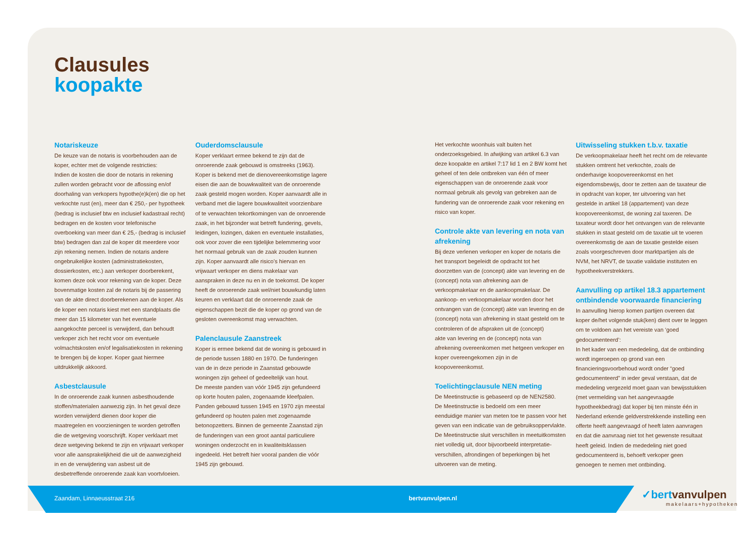Clausules
koopakte
Notariskeuze
De keuze van de notaris is voorbehouden aan de koper, echter met de volgende restricties:
Indien de kosten die door de notaris in rekening zullen worden gebracht voor de aflossing en/of doorhaling van verkopers hypothe(e)k(en) die op het verkochte rust (en), meer dan € 250,- per hypotheek (bedrag is inclusief btw en inclusief kadastraal recht) bedragen en de kosten voor telefonische overboeking van meer dan € 25,- (bedrag is inclusief btw) bedragen dan zal de koper dit meerdere voor zijn rekening nemen. Indien de notaris andere ongebruikelijke kosten (administratiekosten, dossierkosten, etc.) aan verkoper doorberekent, komen deze ook voor rekening van de koper. Deze bovenmatige kosten zal de notaris bij de passering van de akte direct doorberekenen aan de koper. Als de koper een notaris kiest met een standplaats die meer dan 15 kilometer van het eventuele aangekochte perceel is verwijderd, dan behoudt verkoper zich het recht voor om eventuele volmachtskosten en/of legalisatiekosten in rekening te brengen bij de koper. Koper gaat hiermee uitdrukkelijk akkoord.
Asbestclausule
In de onroerende zaak kunnen asbesthoudende stoffen/materialen aanwezig zijn. In het geval deze worden verwijderd dienen door koper die maatregelen en voorzieningen te worden getroffen die de wetgeving voorschrijft. Koper verklaart met deze wetgeving bekend te zijn en vrijwaart verkoper voor alle aansprakelijkheid die uit de aanwezigheid in en de verwijdering van asbest uit de desbetreffende onroerende zaak kan voortvloeien.
Ouderdomsclausule
Koper verklaart ermee bekend te zijn dat de onroerende zaak gebouwd is omstreeks (1963). Koper is bekend met de dienovereenkomstige lagere eisen die aan de bouwkwaliteit van de onroerende zaak gesteld mogen worden. Koper aanvaardt alle in verband met die lagere bouwkwaliteit voorzienbare of te verwachten tekortkomingen van de onroerende zaak, in het bijzonder wat betreft fundering, gevels, leidingen, lozingen, daken en eventuele installaties, ook voor zover die een tijdelijke belemmering voor het normaal gebruik van de zaak zouden kunnen zijn. Koper aanvaardt alle risico’s hiervan en vrijwaart verkoper en diens makelaar van aanspraken in deze nu en in de toekomst. De koper heeft de onroerende zaak wel/niet bouwkundig laten keuren en verklaart dat de onroerende zaak de eigenschappen bezit die de koper op grond van de gesloten overeenkomst mag verwachten.
Palenclausule Zaanstreek
Koper is ermee bekend dat de woning is gebouwd in de periode tussen 1880 en 1970. De funderingen van de in deze periode in Zaanstad gebouwde woningen zijn geheel of gedeeltelijk van hout.
De meeste panden van vóór 1945 zijn gefundeerd op korte houten palen, zogenaamde kleefpalen. Panden gebouwd tussen 1945 en 1970 zijn meestal gefundeerd op houten palen met zogenaamde betonopzetters. Binnen de gemeente Zaanstad zijn de funderingen van een groot aantal particuliere woningen onderzocht en in kwaliteitsklassen ingedeeld. Het betreft hier vooral panden die vóór 1945 zijn gebouwd.
Het verkochte woonhuis valt buiten het onderzoeksgebied. In afwijking van artikel 6.3 van deze koopakte en artikel 7:17 lid 1 en 2 BW komt het geheel of ten dele ontbreken van één of meer eigenschappen van de onroerende zaak voor normaal gebruik als gevolg van gebreken aan de fundering van de onroerende zaak voor rekening en risico van koper.
Controle akte van levering en nota van afrekening
Bij deze verlenen verkoper en koper de notaris die het transport begeleidt de opdracht tot het doorzetten van de (concept) akte van levering en de (concept) nota van afrekening aan de verkoopmakelaar en de aankoopmakelaar. De aankoop- en verkoopmakelaar worden door het ontvangen van de (concept) akte van levering en de (concept) nota van afrekening in staat gesteld om te controleren of de afspraken uit de (concept)
akte van levering en de (concept) nota van afrekening overeenkomen met hetgeen verkoper en koper overeengekomen zijn in de koopovereenkomst.
Toelichtingclausule NEN meting
De Meetinstructie is gebaseerd op de NEN2580.
De Meetinstructie is bedoeld om een meer eenduidige manier van meten toe te passen voor het geven van een indicatie van de gebruiksoppervlakte.
De Meetinstructie sluit verschillen in meetuitkomsten niet volledig uit, door bijvoorbeeld interpretatie-verschillen, afrondingen of beperkingen bij het uitvoeren van de meting.
Uitwisseling stukken t.b.v. taxatie
De verkoopmakelaar heeft het recht om de relevante stukken omtrent het verkochte, zoals de onderhavige koopovereenkomst en het eigendomsbewijs, door te zetten aan de taxateur die in opdracht van koper, ter uitvoering van het gestelde in artikel 18 (appartement) van deze koopovereenkomst, de woning zal taxeren. De taxateur wordt door het ontvangen van de relevante stukken in staat gesteld om de taxatie uit te voeren overeenkomstig de aan de taxatie gestelde eisen zoals voorgeschreven door marktpartijen als de NVM, het NRVT, de taxatie validatie instituten en hypotheekverstrekkers.
Aanvulling op artikel 18.3 appartement ontbindende voorwaarde financiering
In aanvulling hierop komen partijen overeen dat koper de/het volgende stuk(ken) dient over te leggen om te voldoen aan het vereiste van ‘goed gedocumenteerd’:
In het kader van een mededeling, dat de ontbinding wordt ingeroepen op grond van een financieringsvoorbehoud wordt onder “goed gedocumenteerd” in ieder geval verstaan, dat de mededeling vergezeld moet gaan van bewijsstukken (met vermelding van het aangevraagde hypotheekbedrag) dat koper bij ten minste één in Nederland erkende geldverstrekkende instelling een offerte heeft aangevraagd of heeft laten aanvragen en dat die aanvraag niet tot het gewenste resultaat heeft geleid. Indien de mededeling niet goed gedocumenteerd is, behoeft verkoper geen genoegen te nemen met ontbinding.
Zaandam, Linnaeusstraat 216 bertvanvulpen.nl
✓bertvanvulpen
makelaars+hypotheken